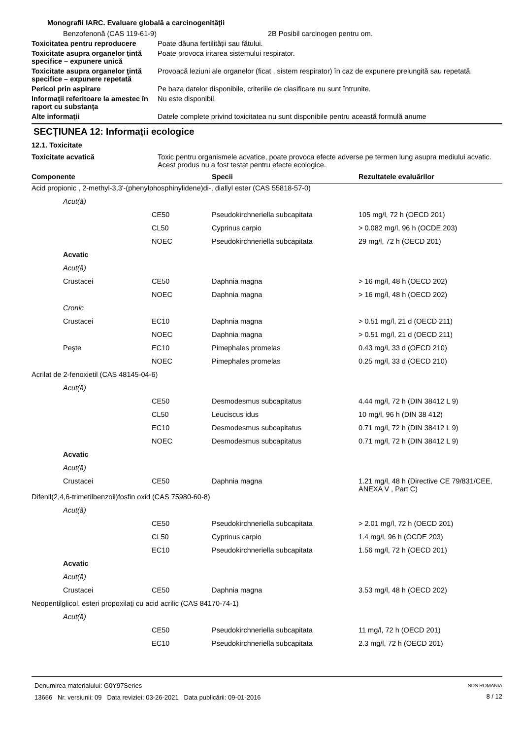Monografii IARC. Evaluare globală a carcinogenităţii
Benzofenonă (CAS 119-61-9) 2B Posibil carcinogen pentru om.
Toxicitatea pentru reproducere
Poate dăuna fertilităţii sau fătului.
Toxicitate asupra organelor ţintă specifice – expunere unică
Poate provoca iritarea sistemului respirator.
Toxicitate asupra organelor ţintă specifice – expunere repetată
Provoacă leziuni ale organelor (ficat , sistem respirator) în caz de expunere prelungită sau repetată.
Pericol prin aspirare Pe baza datelor disponibile, criteriile de clasificare nu sunt întrunite.
Informaţii referitoare la amestec în raport cu substanţa
Nu este disponibil.
Alte informaţii Datele complete privind toxicitatea nu sunt disponibile pentru această formulă anume
SECȚIUNEA 12: Informații ecologice
12.1. Toxicitate
Toxicitate acvatică Toxic pentru organismele acvatice, poate provoca efecte adverse pe termen lung asupra mediului acvatic. Acest produs nu a fost testat pentru efecte ecologice.
| Componente | | | Specii | Rezultatele evaluărilor |
| --- | --- | --- | --- | --- |
| Acid propionic , 2-methyl-3,3'-(phenylphosphinylidene)di-, diallyl ester (CAS 55818-57-0) | | | | |
| | Acut(ă) | | | |
| | | CE50 | Pseudokirchneriella subcapitata | 105 mg/l, 72 h (OECD 201) |
| | | CL50 | Cyprinus carpio | > 0.082 mg/l, 96 h (OCDE 203) |
| | | NOEC | Pseudokirchneriella subcapitata | 29 mg/l, 72 h (OECD 201) |
| | Acvatic | | | |
| | Acut(ă) | | | |
| | Crustacei | CE50 | Daphnia magna | > 16 mg/l, 48 h (OECD 202) |
| | | NOEC | Daphnia magna | > 16 mg/l, 48 h (OECD 202) |
| | Cronic | | | |
| | Crustacei | EC10 | Daphnia magna | > 0.51 mg/l, 21 d (OECD 211) |
| | | NOEC | Daphnia magna | > 0.51 mg/l, 21 d (OECD 211) |
| | Peşte | EC10 | Pimephales promelas | 0.43 mg/l, 33 d (OECD 210) |
| | | NOEC | Pimephales promelas | 0.25 mg/l, 33 d (OECD 210) |
| Acrilat de 2-fenoxietil (CAS 48145-04-6) | | | | |
| | Acut(ă) | | | |
| | | CE50 | Desmodesmus subcapitatus | 4.44 mg/l, 72 h (DIN 38412 L 9) |
| | | CL50 | Leuciscus idus | 10 mg/l, 96 h (DIN 38 412) |
| | | EC10 | Desmodesmus subcapitatus | 0.71 mg/l, 72 h (DIN 38412 L 9) |
| | | NOEC | Desmodesmus subcapitatus | 0.71 mg/l, 72 h (DIN 38412 L 9) |
| | Acvatic | | | |
| | Acut(ă) | | | |
| | Crustacei | CE50 | Daphnia magna | 1.21 mg/l, 48 h (Directive CE 79/831/CEE, ANEXA V , Part C) |
| Difenil(2,4,6-trimetilbenzoil)fosfin oxid (CAS 75980-60-8) | | | | |
| | Acut(ă) | | | |
| | | CE50 | Pseudokirchneriella subcapitata | > 2.01 mg/l, 72 h (OECD 201) |
| | | CL50 | Cyprinus carpio | 1.4 mg/l, 96 h (OCDE 203) |
| | | EC10 | Pseudokirchneriella subcapitata | 1.56 mg/l, 72 h (OECD 201) |
| | Acvatic | | | |
| | Acut(ă) | | | |
| | Crustacei | CE50 | Daphnia magna | 3.53 mg/l, 48 h (OECD 202) |
| Neopentilglicol, esteri propoxilaţi cu acid acrilic (CAS 84170-74-1) | | | | |
| | Acut(ă) | | | |
| | | CE50 | Pseudokirchneriella subcapitata | 11 mg/l, 72 h (OECD 201) |
| | | EC10 | Pseudokirchneriella subcapitata | 2.3 mg/l, 72 h (OECD 201) |
Denumirea materialului: G0Y97Series
13666 Nr. versiunii: 09 Data reviziei: 03-26-2021 Data publicării: 09-01-2016
SDS ROMANIA
8 / 12